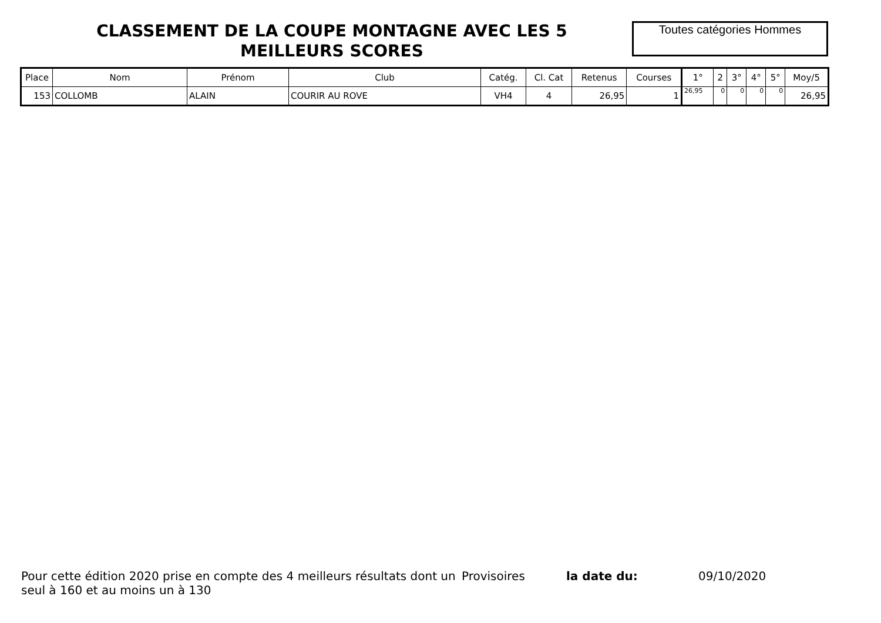CLASSEMENT DE LA COUPE MONTAGNE AVEC LES 5 MEILLEURS SCORES
Toutes catégories Hommes
| Place | Nom | Prénom | Club | Catég. | Cl. Cat | Retenus | Courses | 1° | 2 | 3° | 4° | 5° | Moy/5 |
| --- | --- | --- | --- | --- | --- | --- | --- | --- | --- | --- | --- | --- | --- |
| 153 | COLLOMB | ALAIN | COURIR AU ROVE | VH4 | 4 | 26,95 | 1 | 26,95 | 0 | 0 | 0 | 0 | 26,95 |
Pour cette édition 2020 prise en compte des 4 meilleurs résultats dont un seul à 160 et au moins un à 130
Provisoires la date du: 09/10/2020